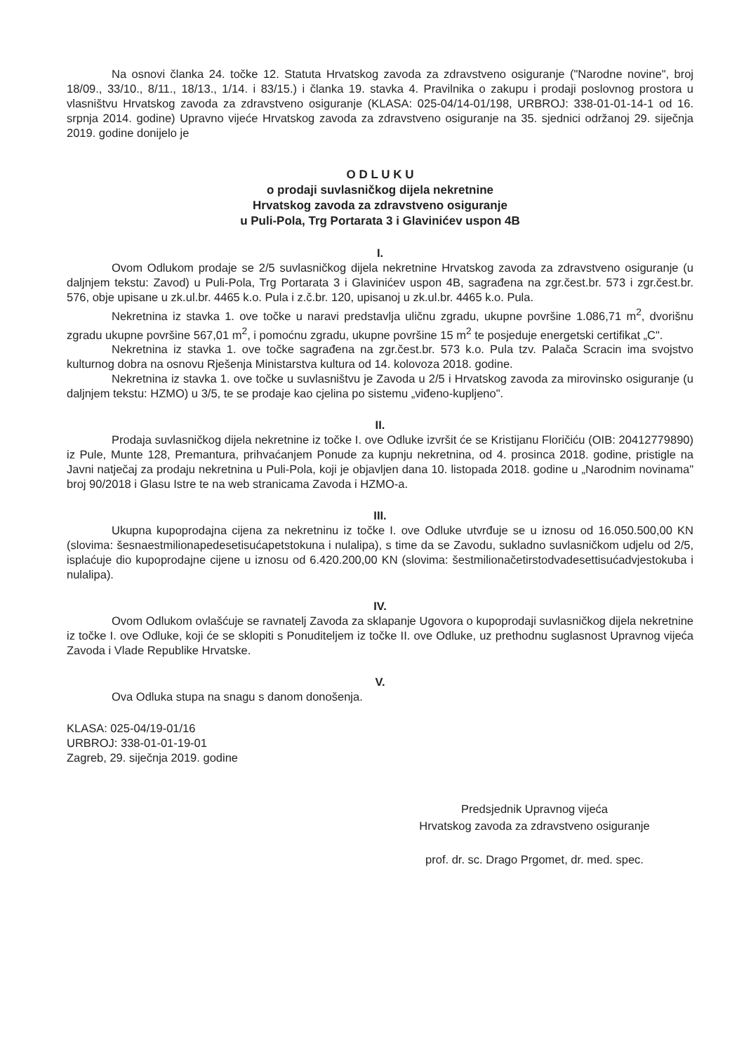Na osnovi članka 24. točke 12. Statuta Hrvatskog zavoda za zdravstveno osiguranje ("Narodne novine", broj 18/09., 33/10., 8/11., 18/13., 1/14. i 83/15.) i članka 19. stavka 4. Pravilnika o zakupu i prodaji poslovnog prostora u vlasništvu Hrvatskog zavoda za zdravstveno osiguranje (KLASA: 025-04/14-01/198, URBROJ: 338-01-01-14-1 od 16. srpnja 2014. godine) Upravno vijeće Hrvatskog zavoda za zdravstveno osiguranje na 35. sjednici održanoj 29. siječnja 2019. godine donijelo je
O D L U K U
o prodaji suvlasničkog dijela nekretnine
Hrvatskog zavoda za zdravstveno osiguranje
u Puli-Pola, Trg Portarata 3 i Glavinićev uspon 4B
I.
Ovom Odlukom prodaje se 2/5 suvlasničkog dijela nekretnine Hrvatskog zavoda za zdravstveno osiguranje (u daljnjem tekstu: Zavod) u Puli-Pola, Trg Portarata 3 i Glavinićev uspon 4B, sagrađena na zgr.čest.br. 573 i zgr.čest.br. 576, obje upisane u zk.ul.br. 4465 k.o. Pula i z.č.br. 120, upisanoj u zk.ul.br. 4465 k.o. Pula.
Nekretnina iz stavka 1. ove točke u naravi predstavlja uličnu zgradu, ukupne površine 1.086,71 m<sup>2</sup>, dvorišnu zgradu ukupne površine 567,01 m<sup>2</sup>, i pomoćnu zgradu, ukupne površine 15 m<sup>2</sup> te posjeduje energetski certifikat „C".
Nekretnina iz stavka 1. ove točke sagrađena na zgr.čest.br. 573 k.o. Pula tzv. Palača Scracin ima svojstvo kulturnog dobra na osnovu Rješenja Ministarstva kultura od 14. kolovoza 2018. godine.
Nekretnina iz stavka 1. ove točke u suvlasništvu je Zavoda u 2/5 i Hrvatskog zavoda za mirovinsko osiguranje (u daljnjem tekstu: HZMO) u 3/5, te se prodaje kao cjelina po sistemu „viđeno-kupljeno".
II.
Prodaja suvlasničkog dijela nekretnine iz točke I. ove Odluke izvršit će se Kristijanu Floričiću (OIB: 20412779890) iz Pule, Munte 128, Premantura, prihvaćanjem Ponude za kupnju nekretnina, od 4. prosinca 2018. godine, pristigle na Javni natječaj za prodaju nekretnina u Puli-Pola, koji je objavljen dana 10. listopada 2018. godine u „Narodnim novinama" broj 90/2018 i Glasu Istre te na web stranicama Zavoda i HZMO-a.
III.
Ukupna kupoprodajna cijena za nekretninu iz točke I. ove Odluke utvrđuje se u iznosu od 16.050.500,00 KN (slovima: šesnaestmilionapedesetisućapetstokuna i nulalipa), s time da se Zavodu, sukladno suvlasničkom udjelu od 2/5, isplaćuje dio kupoprodajne cijene u iznosu od 6.420.200,00 KN (slovima: šestmilionačetirstodvadesettisućadvjestokuba i nulalipa).
IV.
Ovom Odlukom ovlašćuje se ravnatelj Zavoda za sklapanje Ugovora o kupoprodaji suvlasničkog dijela nekretnine iz točke I. ove Odluke, koji će se sklopiti s Ponuditeljem iz točke II. ove Odluke, uz prethodnu suglasnost Upravnog vijeća Zavoda i Vlade Republike Hrvatske.
V.
Ova Odluka stupa na snagu s danom donošenja.
KLASA: 025-04/19-01/16
URBROJ: 338-01-01-19-01
Zagreb, 29. siječnja 2019. godine
Predsjednik Upravnog vijeća
Hrvatskog zavoda za zdravstveno osiguranje
prof. dr. sc. Drago Prgomet, dr. med. spec.